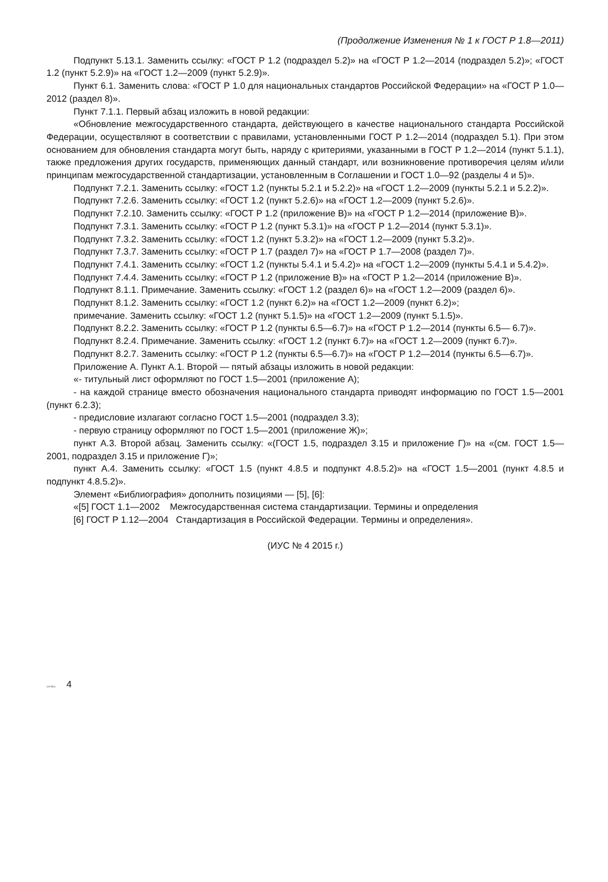(Продолжение Изменения № 1 к ГОСТ Р 1.8—2011)
Подпункт 5.13.1. Заменить ссылку: «ГОСТ Р 1.2 (подраздел 5.2)» на «ГОСТ Р 1.2—2014 (подраздел 5.2)»; «ГОСТ 1.2 (пункт 5.2.9)» на «ГОСТ 1.2—2009 (пункт 5.2.9)».
Пункт 6.1. Заменить слова: «ГОСТ Р 1.0 для национальных стандартов Российской Федерации» на «ГОСТ Р 1.0—2012 (раздел 8)».
Пункт 7.1.1. Первый абзац изложить в новой редакции:
«Обновление межгосударственного стандарта, действующего в качестве национального стандарта Российской Федерации, осуществляют в соответствии с правилами, установленными ГОСТ Р 1.2—2014 (подраздел 5.1). При этом основанием для обновления стандарта могут быть, наряду с критериями, указанными в ГОСТ Р 1.2—2014 (пункт 5.1.1), также предложения других государств, применяющих данный стандарт, или возникновение противоречия целям и/или принципам межгосударственной стандартизации, установленным в Соглашении и ГОСТ 1.0—92 (разделы 4 и 5)».
Подпункт 7.2.1. Заменить ссылку: «ГОСТ 1.2 (пункты 5.2.1 и 5.2.2)» на «ГОСТ 1.2—2009 (пункты 5.2.1 и 5.2.2)».
Подпункт 7.2.6. Заменить ссылку: «ГОСТ 1.2 (пункт 5.2.6)» на «ГОСТ 1.2—2009 (пункт 5.2.6)».
Подпункт 7.2.10. Заменить ссылку: «ГОСТ Р 1.2 (приложение В)» на «ГОСТ Р 1.2—2014 (приложение В)».
Подпункт 7.3.1. Заменить ссылку: «ГОСТ Р 1.2 (пункт 5.3.1)» на «ГОСТ Р 1.2—2014 (пункт 5.3.1)».
Подпункт 7.3.2. Заменить ссылку: «ГОСТ 1.2 (пункт 5.3.2)» на «ГОСТ 1.2—2009 (пункт 5.3.2)».
Подпункт 7.3.7. Заменить ссылку: «ГОСТ Р 1.7 (раздел 7)» на «ГОСТ Р 1.7—2008 (раздел 7)».
Подпункт 7.4.1. Заменить ссылку: «ГОСТ 1.2 (пункты 5.4.1 и 5.4.2)» на «ГОСТ 1.2—2009 (пункты 5.4.1 и 5.4.2)».
Подпункт 7.4.4. Заменить ссылку: «ГОСТ Р 1.2 (приложение В)» на «ГОСТ Р 1.2—2014 (приложение В)».
Подпункт 8.1.1. Примечание. Заменить ссылку: «ГОСТ 1.2 (раздел 6)» на «ГОСТ 1.2—2009 (раздел 6)».
Подпункт 8.1.2. Заменить ссылку: «ГОСТ 1.2 (пункт 6.2)» на «ГОСТ 1.2—2009 (пункт 6.2)»;
примечание. Заменить ссылку: «ГОСТ 1.2 (пункт 5.1.5)» на «ГОСТ 1.2—2009 (пункт 5.1.5)».
Подпункт 8.2.2. Заменить ссылку: «ГОСТ Р 1.2 (пункты 6.5—6.7)» на «ГОСТ Р 1.2—2014 (пункты 6.5— 6.7)».
Подпункт 8.2.4. Примечание. Заменить ссылку: «ГОСТ 1.2 (пункт 6.7)» на «ГОСТ 1.2—2009 (пункт 6.7)».
Подпункт 8.2.7. Заменить ссылку: «ГОСТ Р 1.2 (пункты 6.5—6.7)» на «ГОСТ Р 1.2—2014 (пункты 6.5—6.7)».
Приложение А. Пункт А.1. Второй — пятый абзацы изложить в новой редакции:
«- титульный лист оформляют по ГОСТ 1.5—2001 (приложение А);
- на каждой странице вместо обозначения национального стандарта приводят информацию по ГОСТ 1.5—2001 (пункт 6.2.3);
- предисловие излагают согласно ГОСТ 1.5—2001 (подраздел 3.3);
- первую страницу оформляют по ГОСТ 1.5—2001 (приложение Ж)»;
пункт А.3. Второй абзац. Заменить ссылку: «(ГОСТ 1.5, подраздел 3.15 и приложение Г)» на «(см. ГОСТ 1.5—2001, подраздел 3.15 и приложение Г)»;
пункт А.4. Заменить ссылку: «ГОСТ 1.5 (пункт 4.8.5 и подпункт 4.8.5.2)» на «ГОСТ 1.5—2001 (пункт 4.8.5 и подпункт 4.8.5.2)».
Элемент «Библиография» дополнить позициями — [5], [6]:
«[5] ГОСТ 1.1—2002 Межгосударственная система стандартизации. Термины и определения
[6] ГОСТ Р 1.12—2004 Стандартизация в Российской Федерации. Термины и определения».
(ИУС № 4 2015 г.)
1.8-2011 4